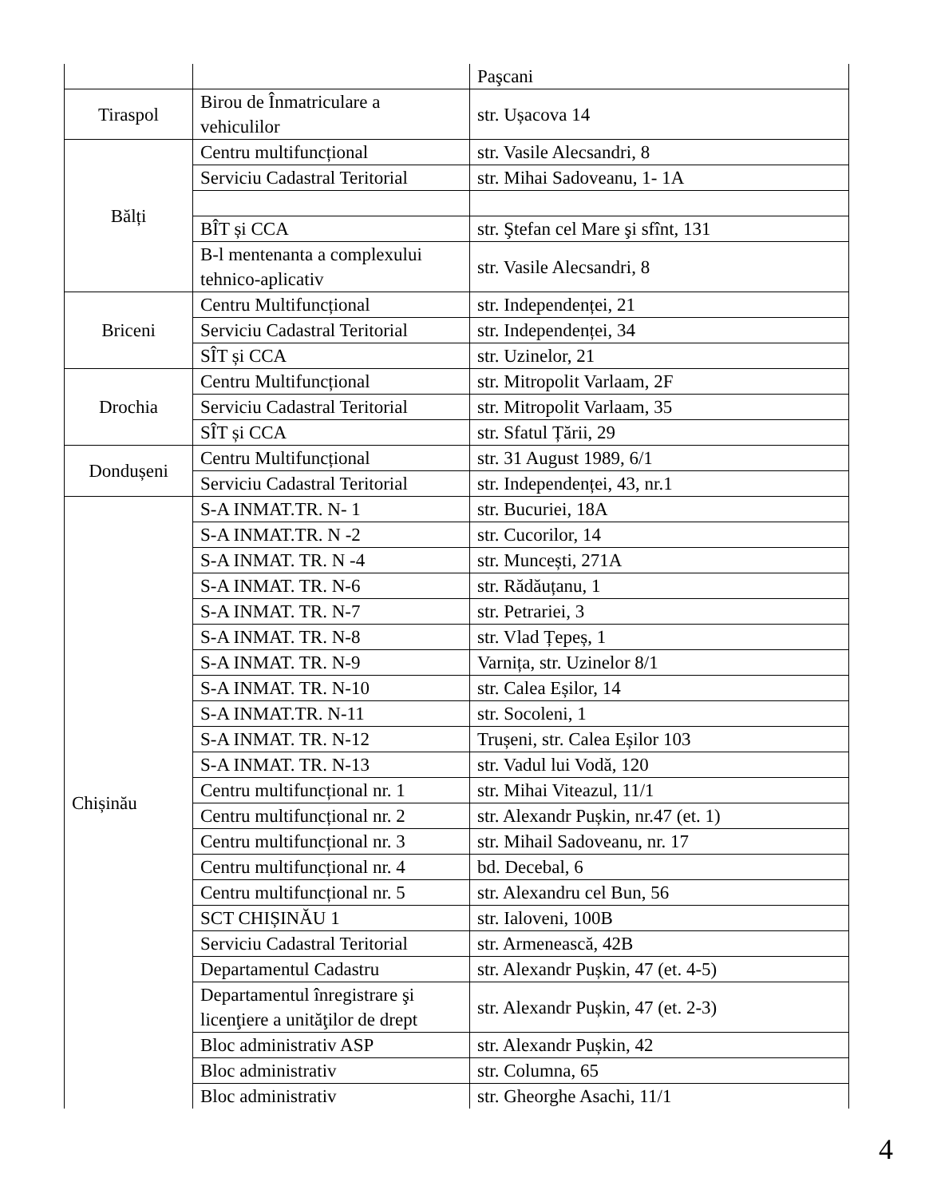| | | Paşcani |
| Tiraspol | Birou de Înmatriculare a vehiculilor | str. Ușacova 14 |
| Bălți | Centru multifuncțional | str. Vasile Alecsandri, 8 |
| | Serviciu Cadastral Teritorial | str. Mihai Sadoveanu, 1- 1A |
| | BÎT și CCA | str. Ştefan cel Mare şi sfînt, 131 |
| | B-l mentenanta a complexului tehnico-aplicativ | str. Vasile Alecsandri, 8 |
| Briceni | Centru Multifuncțional | str. Independenței, 21 |
| | Serviciu Cadastral Teritorial | str. Independenței, 34 |
| | SÎT și CCA | str. Uzinelor, 21 |
| Drochia | Centru Multifuncțional | str. Mitropolit Varlaam, 2F |
| | Serviciu Cadastral Teritorial | str. Mitropolit Varlaam, 35 |
| | SÎT și CCA | str. Sfatul Țării, 29 |
| Dondușeni | Centru Multifuncțional | str. 31 August 1989, 6/1 |
| | Serviciu Cadastral Teritorial | str. Independenței, 43, nr.1 |
| Chișinău | S-A INMAT.TR. N- 1 | str. Bucuriei, 18A |
| | S-A INMAT.TR. N -2 | str. Cucorilor, 14 |
| | S-A INMAT. TR. N -4 | str. Muncești, 271A |
| | S-A INMAT. TR. N-6 | str. Rădăuțanu, 1 |
| | S-A INMAT. TR. N-7 | str. Petrariei, 3 |
| | S-A INMAT. TR. N-8 | str. Vlad Țepeș, 1 |
| | S-A INMAT. TR. N-9 | Varnița, str. Uzinelor 8/1 |
| | S-A INMAT. TR. N-10 | str. Calea Eșilor, 14 |
| | S-A INMAT.TR. N-11 | str. Socoleni, 1 |
| | S-A INMAT. TR. N-12 | Trușeni, str. Calea Eșilor 103 |
| | S-A INMAT. TR. N-13 | str. Vadul lui Vodă, 120 |
| | Centru multifuncțional nr. 1 | str. Mihai Viteazul, 11/1 |
| | Centru multifuncțional nr. 2 | str. Alexandr Pușkin, nr.47 (et. 1) |
| | Centru multifuncțional nr. 3 | str. Mihail Sadoveanu, nr. 17 |
| | Centru multifuncțional nr. 4 | bd. Decebal, 6 |
| | Centru multifuncțional nr. 5 | str. Alexandru cel Bun, 56 |
| | SCT CHIȘINĂU 1 | str. Ialoveni, 100B |
| | Serviciu Cadastral Teritorial | str. Armenească, 42B |
| | Departamentul Cadastru | str. Alexandr Pușkin, 47 (et. 4-5) |
| | Departamentul înregistrare şi licenţiere a unităţilor de drept | str. Alexandr Pușkin, 47 (et. 2-3) |
| | Bloc administrativ ASP | str. Alexandr Pușkin, 42 |
| | Bloc administrativ | str. Columna, 65 |
| | Bloc administrativ | str. Gheorghe Asachi, 11/1 |
4